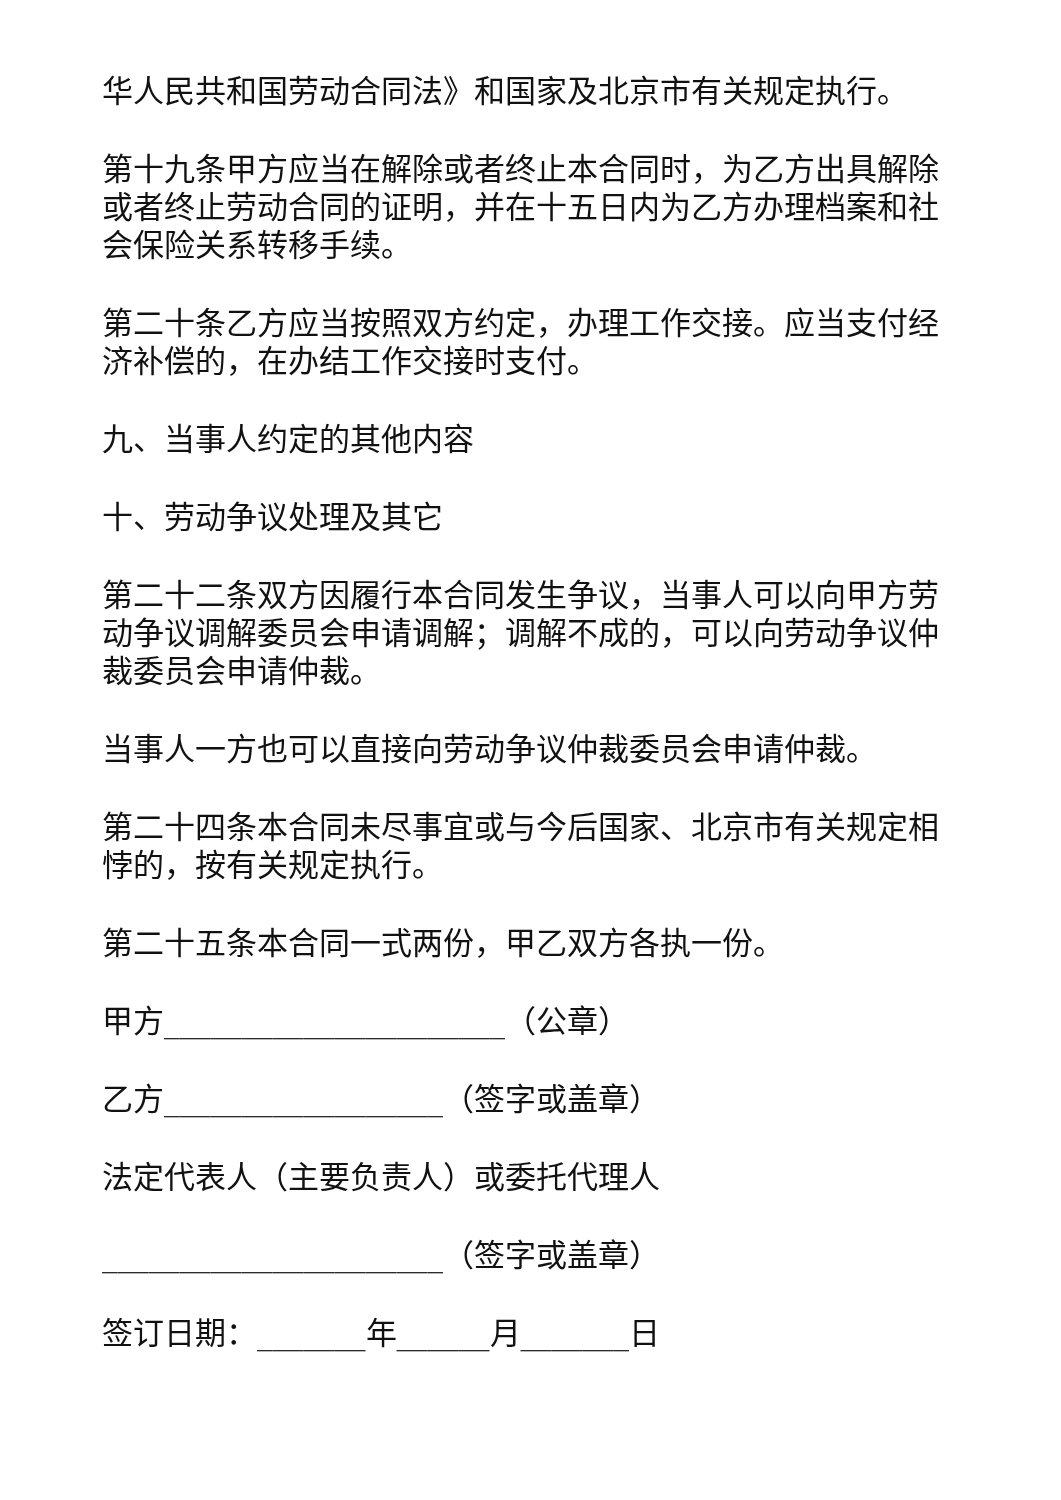华人民共和国劳动合同法》和国家及北京市有关规定执行。
第十九条甲方应当在解除或者终止本合同时，为乙方出具解除或者终止劳动合同的证明，并在十五日内为乙方办理档案和社会保险关系转移手续。
第二十条乙方应当按照双方约定，办理工作交接。应当支付经济补偿的，在办结工作交接时支付。
九、当事人约定的其他内容
十、劳动争议处理及其它
第二十二条双方因履行本合同发生争议，当事人可以向甲方劳动争议调解委员会申请调解；调解不成的，可以向劳动争议仲裁委员会申请仲裁。
当事人一方也可以直接向劳动争议仲裁委员会申请仲裁。
第二十四条本合同未尽事宜或与今后国家、北京市有关规定相悖的，按有关规定执行。
第二十五条本合同一式两份，甲乙双方各执一份。
甲方______________________（公章）
乙方__________________（签字或盖章）
法定代表人（主要负责人）或委托代理人
______________________（签字或盖章）
签订日期：_______年______月_______日